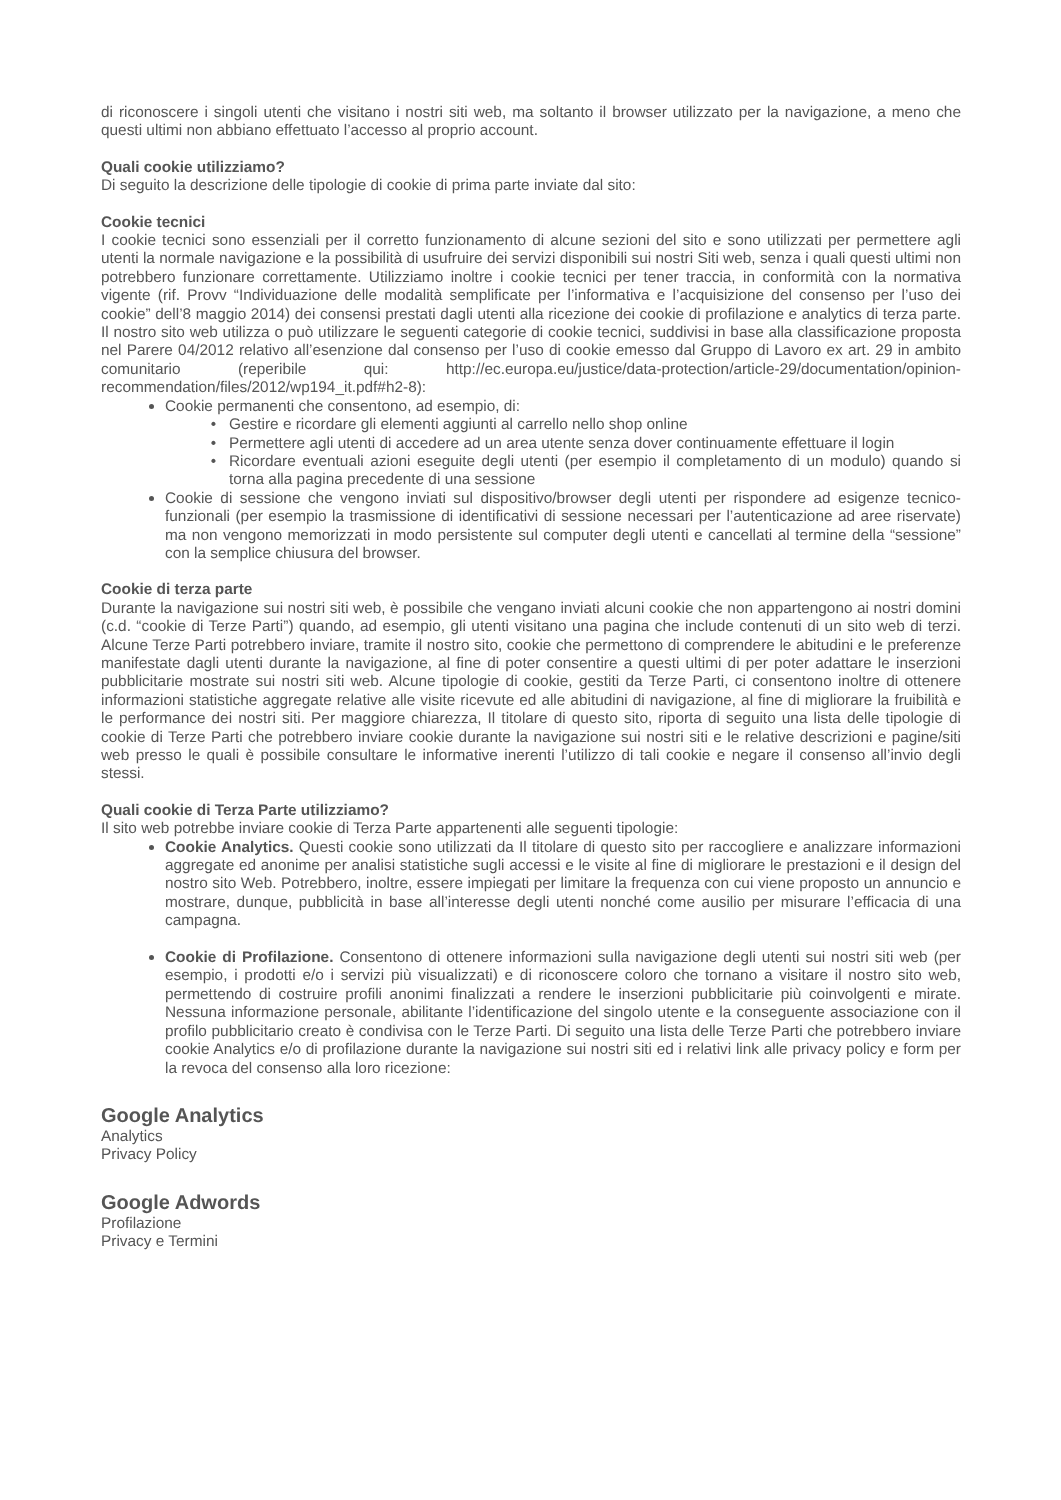di riconoscere i singoli utenti che visitano i nostri siti web, ma soltanto il browser utilizzato per la navigazione, a meno che questi ultimi non abbiano effettuato l’accesso al proprio account.
Quali cookie utilizziamo?
Di seguito la descrizione delle tipologie di cookie di prima parte inviate dal sito:
Cookie tecnici
I cookie tecnici sono essenziali per il corretto funzionamento di alcune sezioni del sito e sono utilizzati per permettere agli utenti la normale navigazione e la possibilità di usufruire dei servizi disponibili sui nostri Siti web, senza i quali questi ultimi non potrebbero funzionare correttamente. Utilizziamo inoltre i cookie tecnici per tener traccia, in conformità con la normativa vigente (rif. Provv “Individuazione delle modalità semplificate per l’informativa e l’acquisizione del consenso per l’uso dei cookie” dell’8 maggio 2014) dei consensi prestati dagli utenti alla ricezione dei cookie di profilazione e analytics di terza parte. Il nostro sito web utilizza o può utilizzare le seguenti categorie di cookie tecnici, suddivisi in base alla classificazione proposta nel Parere 04/2012 relativo all’esenzione dal consenso per l’uso di cookie emesso dal Gruppo di Lavoro ex art. 29 in ambito comunitario (reperibile qui: http://ec.europa.eu/justice/data-protection/article-29/documentation/opinion-recommendation/files/2012/wp194_it.pdf#h2-8):
Cookie permanenti che consentono, ad esempio, di:
Gestire e ricordare gli elementi aggiunti al carrello nello shop online
Permettere agli utenti di accedere ad un area utente senza dover continuamente effettuare il login
Ricordare eventuali azioni eseguite degli utenti (per esempio il completamento di un modulo) quando si torna alla pagina precedente di una sessione
Cookie di sessione che vengono inviati sul dispositivo/browser degli utenti per rispondere ad esigenze tecnico-funzionali (per esempio la trasmissione di identificativi di sessione necessari per l’autenticazione ad aree riservate) ma non vengono memorizzati in modo persistente sul computer degli utenti e cancellati al termine della “sessione” con la semplice chiusura del browser.
Cookie di terza parte
Durante la navigazione sui nostri siti web, è possibile che vengano inviati alcuni cookie che non appartengono ai nostri domini (c.d. “cookie di Terze Parti”) quando, ad esempio, gli utenti visitano una pagina che include contenuti di un sito web di terzi. Alcune Terze Parti potrebbero inviare, tramite il nostro sito, cookie che permettono di comprendere le abitudini e le preferenze manifestate dagli utenti durante la navigazione, al fine di poter consentire a questi ultimi di per poter adattare le inserzioni pubblicitarie mostrate sui nostri siti web. Alcune tipologie di cookie, gestiti da Terze Parti, ci consentono inoltre di ottenere informazioni statistiche aggregate relative alle visite ricevute ed alle abitudini di navigazione, al fine di migliorare la fruibilità e le performance dei nostri siti. Per maggiore chiarezza, Il titolare di questo sito, riporta di seguito una lista delle tipologie di cookie di Terze Parti che potrebbero inviare cookie durante la navigazione sui nostri siti e le relative descrizioni e pagine/siti web presso le quali è possibile consultare le informative inerenti l’utilizzo di tali cookie e negare il consenso all’invio degli stessi.
Quali cookie di Terza Parte utilizziamo?
Il sito web potrebbe inviare cookie di Terza Parte appartenenti alle seguenti tipologie:
Cookie Analytics. Questi cookie sono utilizzati da Il titolare di questo sito per raccogliere e analizzare informazioni aggregate ed anonime per analisi statistiche sugli accessi e le visite al fine di migliorare le prestazioni e il design del nostro sito Web. Potrebbero, inoltre, essere impiegati per limitare la frequenza con cui viene proposto un annuncio e mostrare, dunque, pubblicità in base all’interesse degli utenti nonché come ausilio per misurare l’efficacia di una campagna.
Cookie di Profilazione. Consentono di ottenere informazioni sulla navigazione degli utenti sui nostri siti web (per esempio, i prodotti e/o i servizi più visualizzati) e di riconoscere coloro che tornano a visitare il nostro sito web, permettendo di costruire profili anonimi finalizzati a rendere le inserzioni pubblicitarie più coinvolgenti e mirate. Nessuna informazione personale, abilitante l’identificazione del singolo utente e la conseguente associazione con il profilo pubblicitario creato è condivisa con le Terze Parti. Di seguito una lista delle Terze Parti che potrebbero inviare cookie Analytics e/o di profilazione durante la navigazione sui nostri siti ed i relativi link alle privacy policy e form per la revoca del consenso alla loro ricezione:
Google Analytics
Analytics
Privacy Policy
Google Adwords
Profilazione
Privacy e Termini